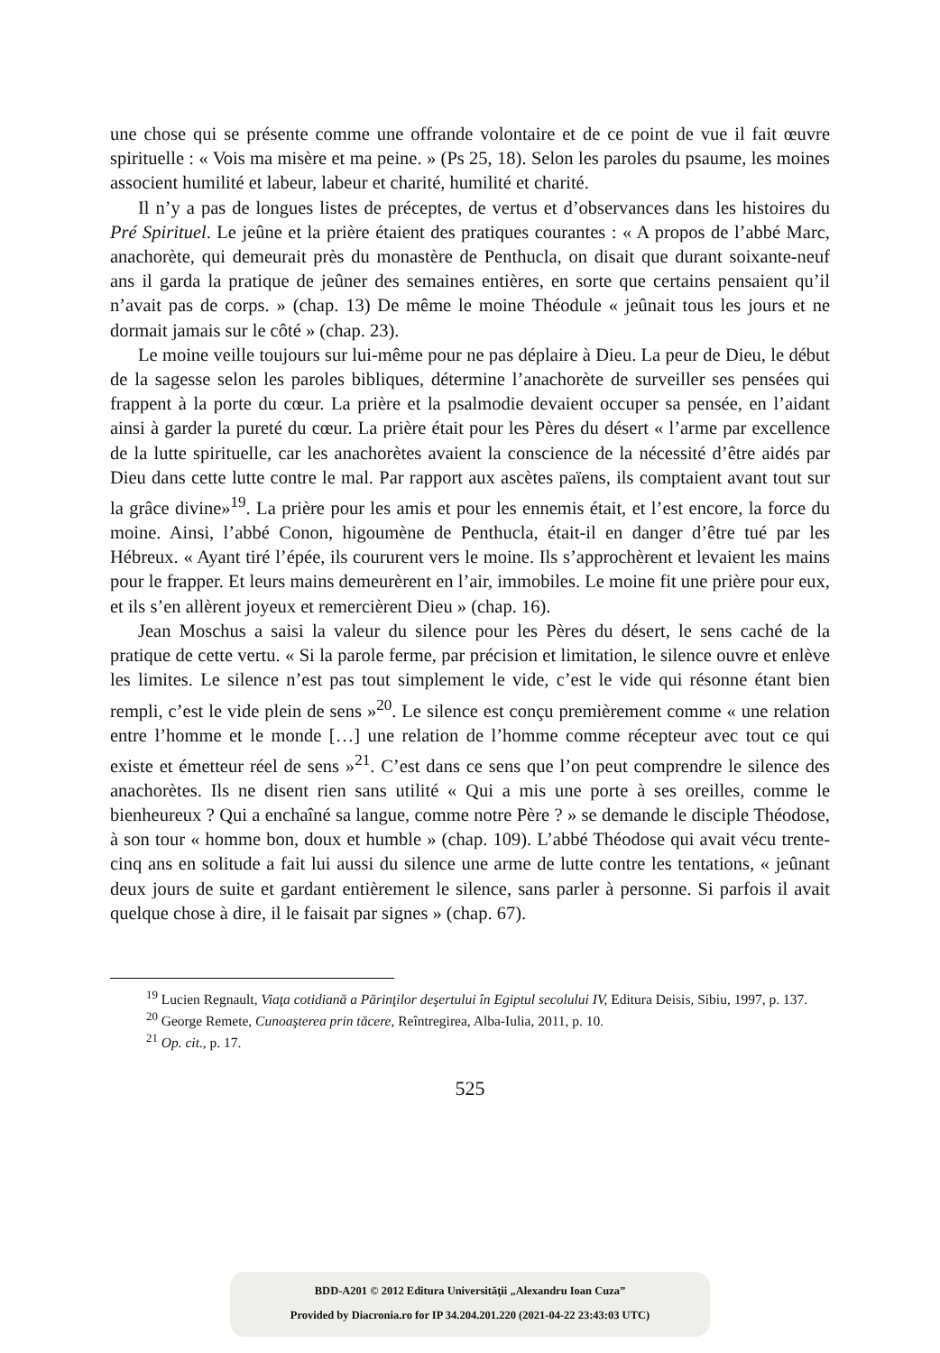une chose qui se présente comme une offrande volontaire et de ce point de vue il fait œuvre spirituelle : « Vois ma misère et ma peine. » (Ps 25, 18). Selon les paroles du psaume, les moines associent humilité et labeur, labeur et charité, humilité et charité.
Il n’y a pas de longues listes de préceptes, de vertus et d’observances dans les histoires du Pré Spirituel. Le jeûne et la prière étaient des pratiques courantes : « A propos de l’abbé Marc, anachorète, qui demeurait près du monastère de Penthucla, on disait que durant soixante-neuf ans il garda la pratique de jeûner des semaines entières, en sorte que certains pensaient qu’il n’avait pas de corps. » (chap. 13) De même le moine Théodule « jeûnait tous les jours et ne dormait jamais sur le côté » (chap. 23).
Le moine veille toujours sur lui-même pour ne pas déplaire à Dieu. La peur de Dieu, le début de la sagesse selon les paroles bibliques, détermine l’anachorète de surveiller ses pensées qui frappent à la porte du cœur. La prière et la psalmodie devaient occuper sa pensée, en l’aidant ainsi à garder la pureté du cœur. La prière était pour les Pères du désert « l’arme par excellence de la lutte spirituelle, car les anachorètes avaient la conscience de la nécessité d’être aidés par Dieu dans cette lutte contre le mal. Par rapport aux ascètes païens, ils comptaient avant tout sur la grâce divine»<sup>19</sup>. La prière pour les amis et pour les ennemis était, et l’est encore, la force du moine. Ainsi, l’abbé Conon, higoumène de Penthucla, était-il en danger d’être tué par les Hébreux. « Ayant tiré l’épée, ils coururent vers le moine. Ils s’approchèrent et levaient les mains pour le frapper. Et leurs mains demeurèrent en l’air, immobiles. Le moine fit une prière pour eux, et ils s’en allèrent joyeux et remercièrent Dieu » (chap. 16).
Jean Moschus a saisi la valeur du silence pour les Pères du désert, le sens caché de la pratique de cette vertu. « Si la parole ferme, par précision et limitation, le silence ouvre et enlève les limites. Le silence n’est pas tout simplement le vide, c’est le vide qui résonne étant bien rempli, c’est le vide plein de sens »<sup>20</sup>. Le silence est conçu premièrement comme « une relation entre l’homme et le monde […] une relation de l’homme comme récepteur avec tout ce qui existe et émetteur réel de sens »<sup>21</sup>. C’est dans ce sens que l’on peut comprendre le silence des anachorètes. Ils ne disent rien sans utilité « Qui a mis une porte à ses oreilles, comme le bienheureux ? Qui a enchaîné sa langue, comme notre Père ? » se demande le disciple Théodose, à son tour « homme bon, doux et humble » (chap. 109). L’abbé Théodose qui avait vécu trente-cinq ans en solitude a fait lui aussi du silence une arme de lutte contre les tentations, « jeûnant deux jours de suite et gardant entièrement le silence, sans parler à personne. Si parfois il avait quelque chose à dire, il le faisait par signes » (chap. 67).
<sup>19</sup> Lucien Regnault, Viaţa cotidiană a Părinţilor deşertului în Egiptul secolului IV, Editura Deisis, Sibiu, 1997, p. 137.
<sup>20</sup> George Remete, Cunoaşterea prin tăcere, Reîntregirea, Alba-Iulia, 2011, p. 10.
<sup>21</sup> Op. cit., p. 17.
525
BDD-A201 © 2012 Editura Universităţii „Alexandru Ioan Cuza”
Provided by Diacronia.ro for IP 34.204.201.220 (2021-04-22 23:43:03 UTC)